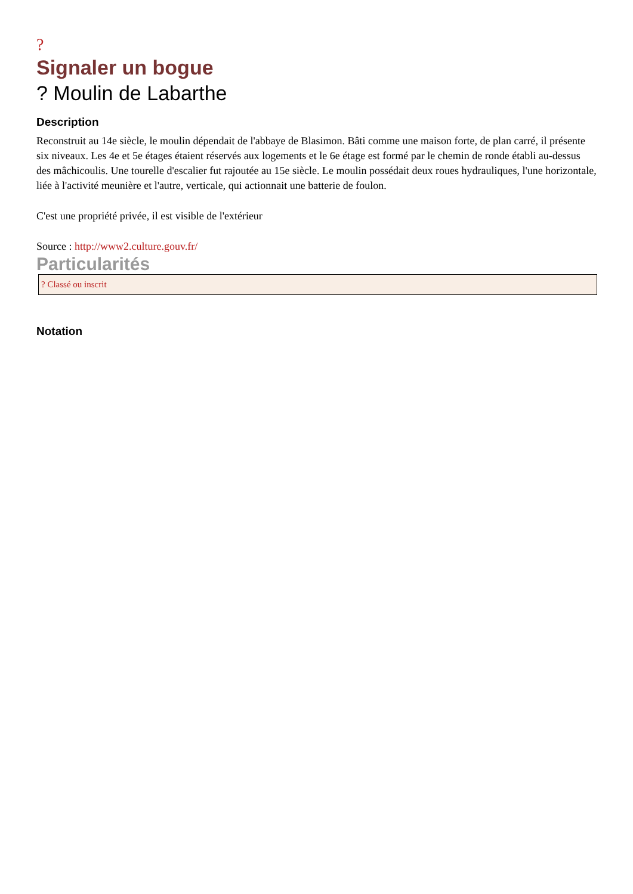?
Signaler un bogue
? Moulin de Labarthe
Description
Reconstruit au 14e siècle, le moulin dépendait de l'abbaye de Blasimon. Bâti comme une maison forte, de plan carré, il présente six niveaux. Les 4e et 5e étages étaient réservés aux logements et le 6e étage est formé par le chemin de ronde établi au-dessus des mâchicoulis. Une tourelle d'escalier fut rajoutée au 15e siècle. Le moulin possédait deux roues hydrauliques, l'une horizontale, liée à l'activité meunière et l'autre, verticale, qui actionnait une batterie de foulon.
C'est une propriété privée, il est visible de l'extérieur
Source : http://www2.culture.gouv.fr/
Particularités
? Classé ou inscrit
Notation